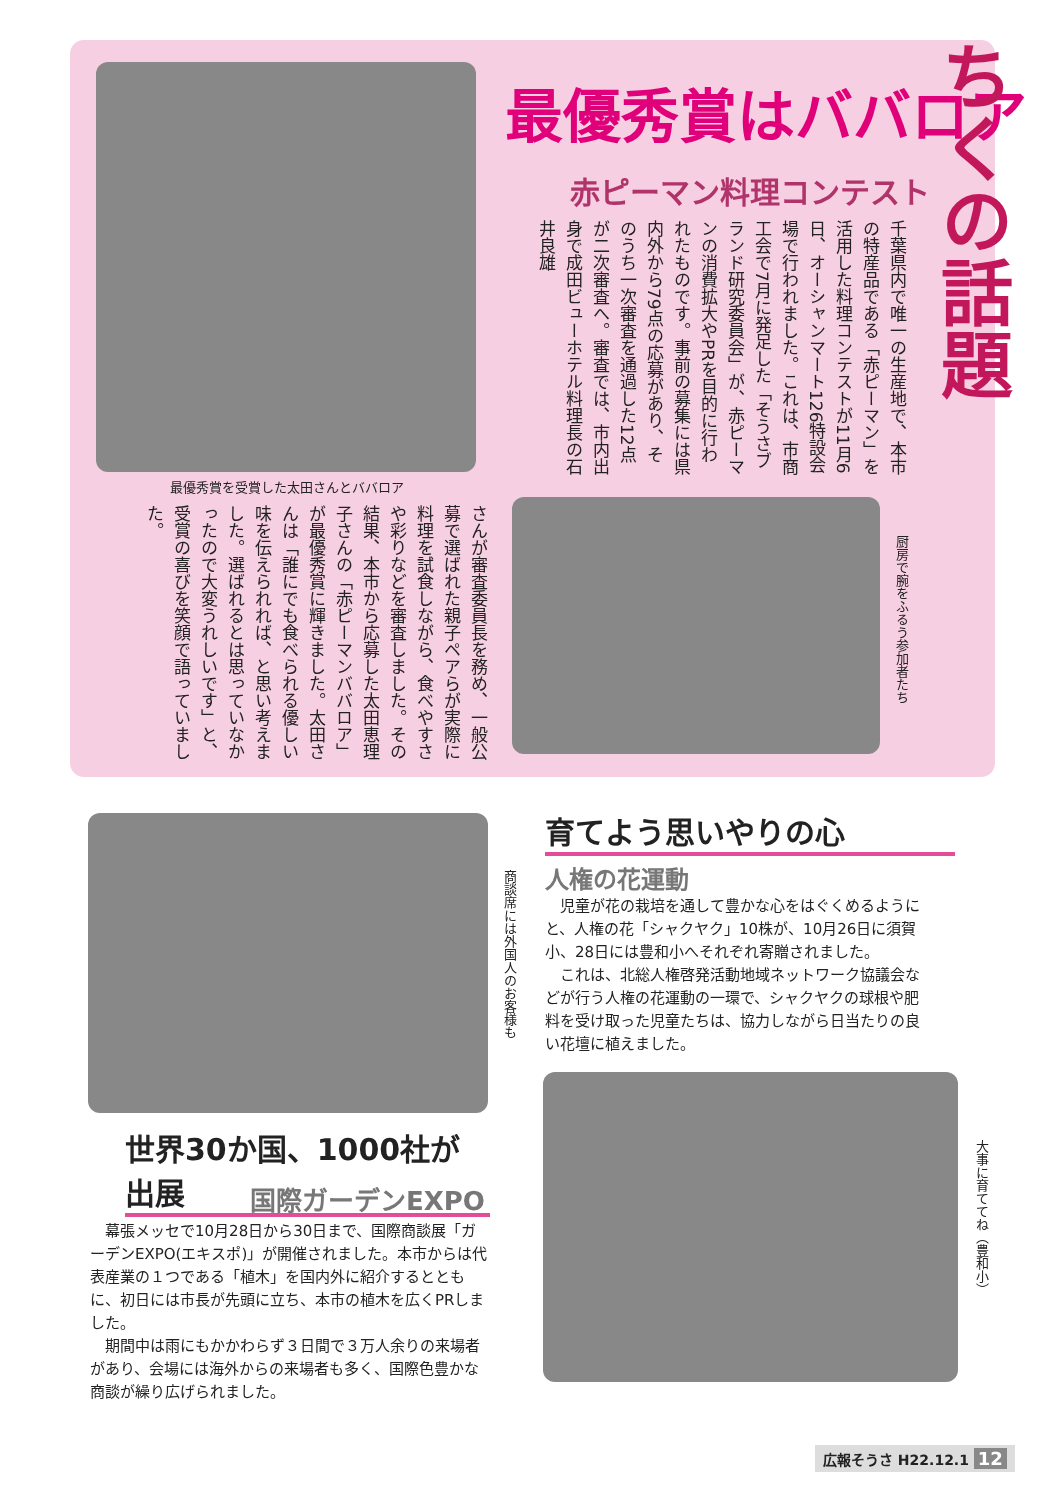最優秀賞を受賞した太田さんとババロア
最優秀賞はババロア
赤ピーマン料理コンテスト
ちくの話題
千葉県内で唯一の生産地で、本市の特産品である「赤ピーマン」を活用した料理コンテストが11月6日、オーシャンマート126特設会場で行われました。これは、市商工会で7月に発足した「そうさブランド研究委員会」が、赤ピーマンの消費拡大やPRを目的に行われたものです。事前の募集には県内外から79点の応募があり、そのうち一次審査を通過した12点が二次審査へ。審査では、市内出身で成田ビューホテル料理長の石井良雄
さんが審査委員長を務め、一般公募で選ばれた親子ペアらが実際に料理を試食しながら、食べやすさや彩りなどを審査しました。その結果、本市から応募した太田恵理子さんの「赤ピーマンババロア」が最優秀賞に輝きました。太田さんは「誰にでも食べられる優しい味を伝えられれば、と思い考えました。選ばれるとは思っていなかったので大変うれしいです」と、受賞の喜びを笑顔で語っていました。
厨房で腕をふるう参加者たち
商談席には外国人のお客様も
世界30か国、1000社が出展
国際ガーデンEXPO
　幕張メッセで10月28日から30日まで、国際商談展「ガーデンEXPO(エキスポ)」が開催されました。本市からは代表産業の１つである「植木」を国内外に紹介するとともに、初日には市長が先頭に立ち、本市の植木を広くPRしました。
　期間中は雨にもかかわらず３日間で３万人余りの来場者があり、会場には海外からの来場者も多く、国際色豊かな商談が繰り広げられました。
育てよう思いやりの心
人権の花運動
　児童が花の栽培を通して豊かな心をはぐくめるようにと、人権の花「シャクヤク」10株が、10月26日に須賀小、28日には豊和小へそれぞれ寄贈されました。
　これは、北総人権啓発活動地域ネットワーク協議会などが行う人権の花運動の一環で、シャクヤクの球根や肥料を受け取った児童たちは、協力しながら日当たりの良い花壇に植えました。
大事に育ててね（豊和小）
広報そうさ H22.12.1 12